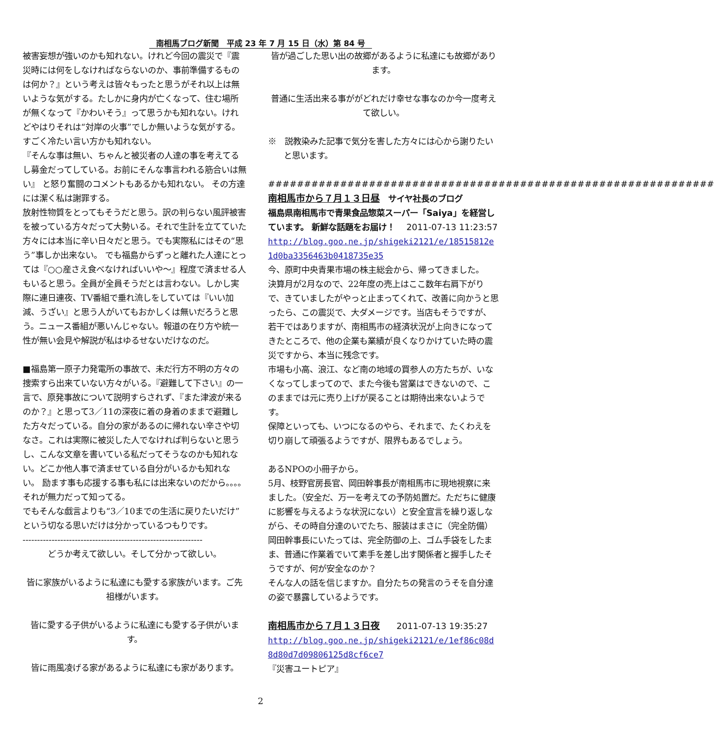南相馬ブログ新聞　平成 23 年 7 月 15 日（水）第 84 号
被害妄想が強いのかも知れない。けれど今回の震災で『震災時には何をしなければならないのか、事前準備するものは何か？』という考えは皆々もったと思うがそれ以上は無いような気がする。たしかに身内が亡くなって、住む場所が無くなって『かわいそう』って思うかも知れない。けれどやはりそれは“対岸の火事”でしか無いような気がする。すごく冷たい言い方かも知れない。
『そんな事は無い、ちゃんと被災者の人達の事を考えてるし募金だってしている。お前にそんな事言われる筋合いは無い』 と怒り奮闘のコメントもあるかも知れない。 その方達には潔く私は謝罪する。
放射性物質をとってもそうだと思う。訳の判らない風評被害を被っている方々だって大勢いる。それで生計を立てていた方々には本当に辛い日々だと思う。でも実際私にはその“思う”事しか出来ない。 でも福島からずっと離れた人達にとっては『○○産さえ食べなければいいや～』程度で済ませる人もいると思う。全員が全員そうだとは言わない。しかし実際に連日連夜、TV番組で垂れ流しをしていては『いい加減、うざい』と思う人がいてもおかしくは無いだろうと思う。ニュース番組が悪いんじゃない。報道の在り方や統一性が無い会見や解説が私はゆるせないだけなのだ。
■福島第一原子力発電所の事故で、未だ行方不明の方々の捜索すら出来ていない方々がいる。『避難して下さい』の一言で、原発事故について説明すらされず、『また津波が来るのか？』と思って3／11の深夜に着の身着のままで避難した方々だっている。自分の家があるのに帰れない辛さや切なさ。これは実際に被災した人でなければ判らないと思うし、こんな文章を書いている私だってそうなのかも知れない。どこか他人事で済ませている自分がいるかも知れない。 励ます事も応援する事も私には出来ないのだから。。。。
それが無力だって知ってる。
でもそんな戯言よりも“3／10までの生活に戻りたいだけ”という切なる思いだけは分かっているつもりです。
--------------------------------------------------------------
どうか考えて欲しい。そして分かって欲しい。
皆に家族がいるように私達にも愛する家族がいます。ご先祖様がいます。
皆に愛する子供がいるように私達にも愛する子供がいます。
皆に雨風凌げる家があるように私達にも家があります。
皆が過ごした思い出の故郷があるように私達にも故郷があります。
普通に生活出来る事ががどれだけ幸せな事なのか今一度考えて欲しい。
※　説教染みた記事で気分を害した方々には心から謝りたいと思います。
##############################################################
南相馬市から７月１３日昼　サイヤ社長のブログ
福島県南相馬市で青果食品惣菜スーパー「Saiya」を経営しています。 新鮮な話題をお届け！　 2011-07-13 11:23:57
http://blog.goo.ne.jp/shigeki2121/e/18515812e1d0ba3356463b0418735e35
今、原町中央青果市場の株主総会から、帰ってきました。
決算月が2月なので、22年度の売上はここ数年右肩下がりで、きていましたがやっと止まってくれて、改善に向かうと思ったら、この震災で、大ダメージです。当店もそうですが、若干ではありますが、南相馬市の経済状況が上向きになってきたところで、他の企業も業績が良くなりかけていた時の震災ですから、本当に残念です。
市場も小高、浪江、など南の地域の買参人の方たちが、いなくなってしまってので、また今後も営業はできないので、このままでは元に売り上げが戻ることは期待出来ないようです。
保障といっても、いつになるのやら、それまで、たくわえを切り崩して頑張るようですが、限界もあるでしょう。
あるNPOの小冊子から。
5月、枝野官房長官、岡田幹事長が南相馬市に現地視察に来ました。（安全だ、万一を考えての予防処置だ。ただちに健康に影響を与えるような状況にない）と安全宣言を繰り返しながら、その時自分達のいでたち、服装はまさに（完全防備）岡田幹事長にいたっては、完全防御の上、ゴム手袋をしたまま、普通に作業着でいて素手を差し出す関係者と握手したそうですが、何が安全なのか？
そんな人の話を信じますか。自分たちの発言のうそを自分達の姿で暴露しているようです。
南相馬市から７月１３日夜　　2011-07-13 19:35:27
http://blog.goo.ne.jp/shigeki2121/e/1ef86c08d8d80d7d09806125d8cf6ce7
『災害ユートピア』
2